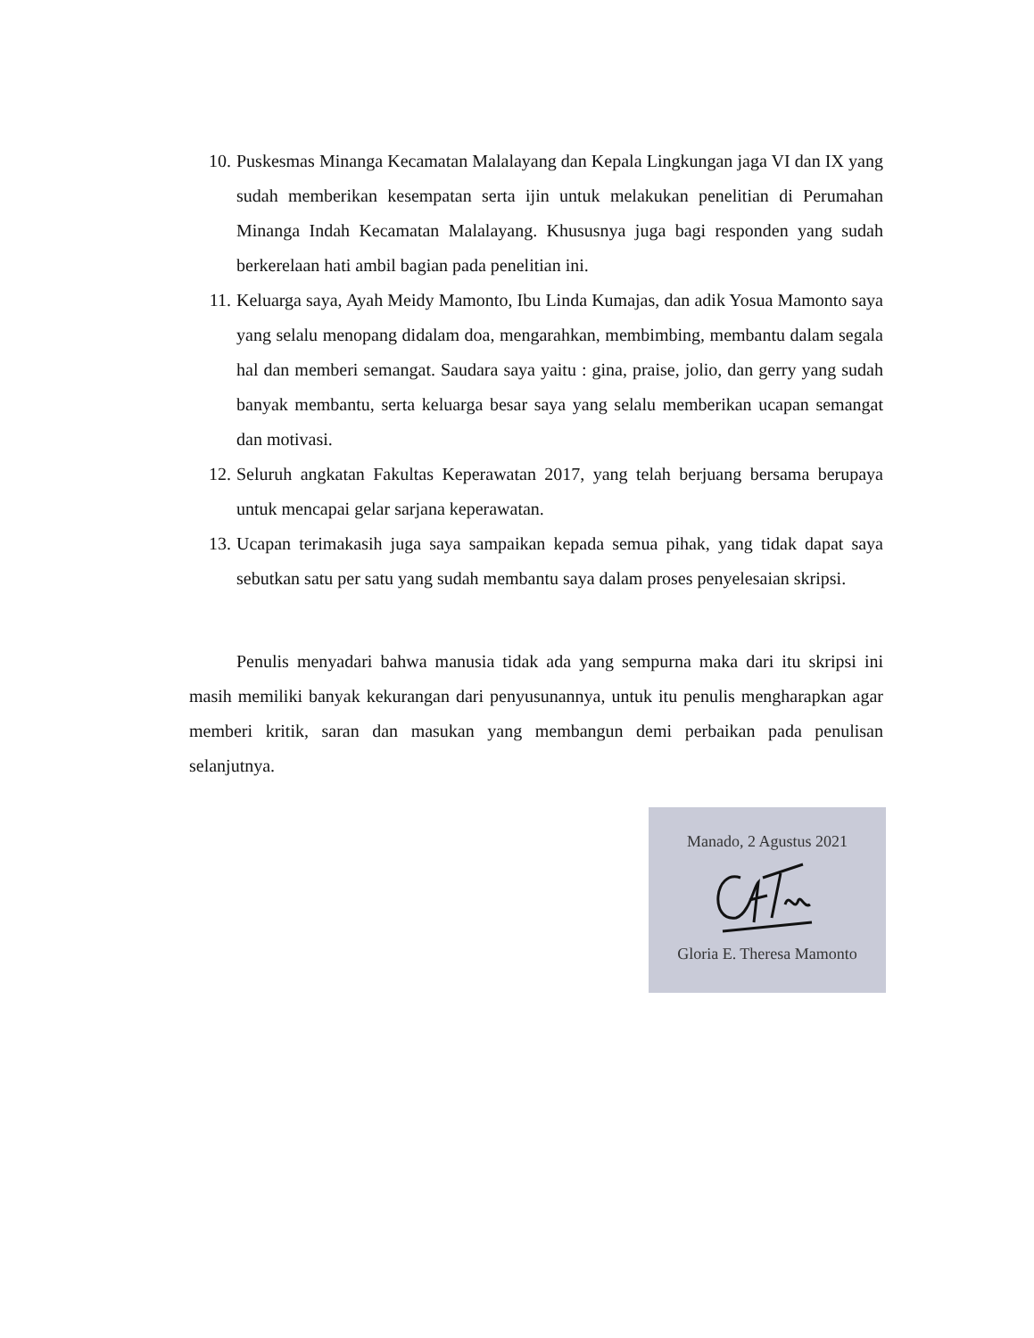10. Puskesmas Minanga Kecamatan Malalayang dan Kepala Lingkungan jaga VI dan IX yang sudah memberikan kesempatan serta ijin untuk melakukan penelitian di Perumahan Minanga Indah Kecamatan Malalayang. Khususnya juga bagi responden yang sudah berkerelaan hati ambil bagian pada penelitian ini.
11. Keluarga saya, Ayah Meidy Mamonto, Ibu Linda Kumajas, dan adik Yosua Mamonto saya yang selalu menopang didalam doa, mengarahkan, membimbing, membantu dalam segala hal dan memberi semangat. Saudara saya yaitu : gina, praise, jolio, dan gerry yang sudah banyak membantu, serta keluarga besar saya yang selalu memberikan ucapan semangat dan motivasi.
12. Seluruh angkatan Fakultas Keperawatan 2017, yang telah berjuang bersama berupaya untuk mencapai gelar sarjana keperawatan.
13. Ucapan terimakasih juga saya sampaikan kepada semua pihak, yang tidak dapat saya sebutkan satu per satu yang sudah membantu saya dalam proses penyelesaian skripsi.
Penulis menyadari bahwa manusia tidak ada yang sempurna maka dari itu skripsi ini masih memiliki banyak kekurangan dari penyusunannya, untuk itu penulis mengharapkan agar memberi kritik, saran dan masukan yang membangun demi perbaikan pada penulisan selanjutnya.
Manado, 2 Agustus 2021
Gloria E. Theresa Mamonto